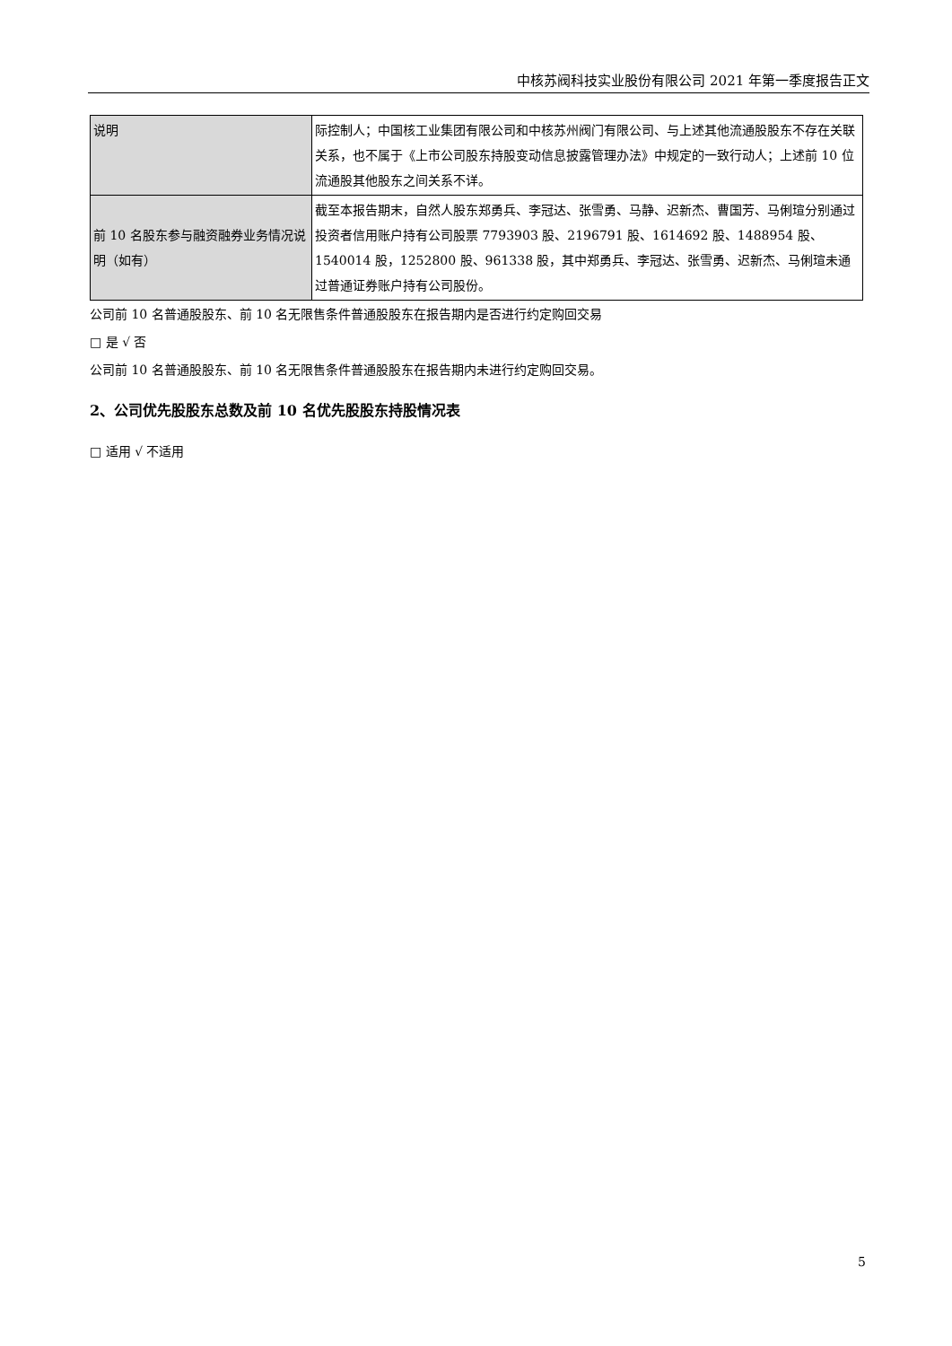中核苏阀科技实业股份有限公司 2021 年第一季度报告正文
| 说明 | 际控制人；中国核工业集团有限公司和中核苏州阀门有限公司、与上述其他流通股股东不存在关联关系，也不属于《上市公司股东持股变动信息披露管理办法》中规定的一致行动人；上述前 10 位流通股其他股东之间关系不详。 |
| 前 10 名股东参与融资融券业务情况说明（如有） | 截至本报告期末，自然人股东郑勇兵、李冠达、张雪勇、马静、迟新杰、曹国芳、马俐瑄分别通过投资者信用账户持有公司股票 7793903 股、2196791 股、1614692 股、1488954 股、1540014 股，1252800 股、961338 股，其中郑勇兵、李冠达、张雪勇、迟新杰、马俐瑄未通过普通证券账户持有公司股份。 |
公司前 10 名普通股股东、前 10 名无限售条件普通股股东在报告期内是否进行约定购回交易
□ 是 √ 否
公司前 10 名普通股股东、前 10 名无限售条件普通股股东在报告期内未进行约定购回交易。
2、公司优先股股东总数及前 10 名优先股股东持股情况表
□ 适用 √ 不适用
5